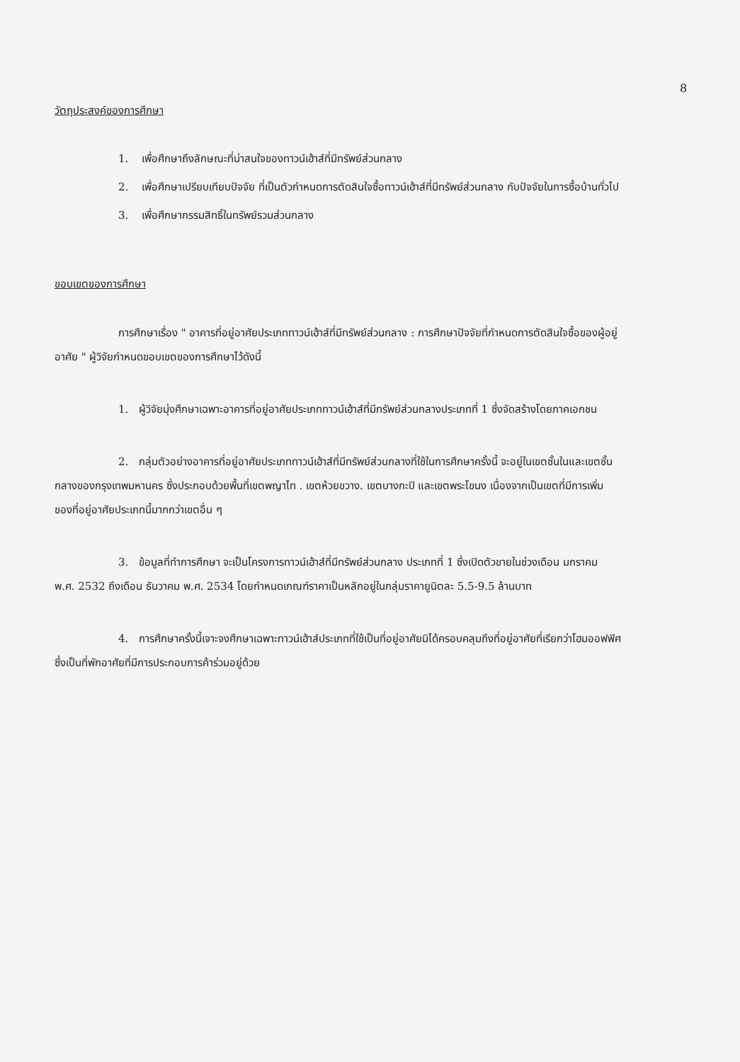8
วัตถุประสงค์ของการศึกษา
1. เพื่อศึกษาถึงลักษณะที่น่าสนใจของทาวน์เฮ้าส์ที่มีทรัพย์ส่วนกลาง
2. เพื่อศึกษาเปรียบเทียบปัจจัย ที่เป็นตัวกำหนดการตัดสินใจซื้อทาวน์เฮ้าส์ที่มีทรัพย์ส่วนกลาง กับปัจจัยในการซื้อบ้านทั่วไป
3. เพื่อศึกษากรรมสิทธิ์ในทรัพย์รวมส่วนกลาง
ขอบเขตของการศึกษา
การศึกษาเรื่อง " อาคารที่อยู่อาศัยประเภททาวน์เฮ้าส์ที่มีทรัพย์ส่วนกลาง : การศึกษาปัจจัยที่กำหนดการตัดสินใจซื้อของผู้อยู่อาศัย " ผู้วิจัยกำหนดขอบเขตของการศึกษาไว้ดังนี้
1. ผู้วิจัยมุ่งศึกษาเฉพาะอาคารที่อยู่อาศัยประเภททาวน์เฮ้าส์ที่มีทรัพย์ส่วนกลางประเภทที่ 1 ซึ่งจัดสร้างโดยภาคเอกชน
2. กลุ่มตัวอย่างอาคารที่อยู่อาศัยประเภททาวน์เฮ้าส์ที่มีทรัพย์ส่วนกลางที่ใช้ในการศึกษาครั้งนี้ จะอยู่ในเขตชั้นในและเขตชั้นกลางของกรุงเทพมหานคร ซึ่งประกอบด้วยพื้นที่เขตพญาไท . เขตห้วยขวาง. เขตบางกะปิ และเขตพระโขนง เนื่องจากเป็นเขตที่มีการเพิ่มของที่อยู่อาศัยประเภทนี้มากกว่าเขตอื่น ๆ
3. ข้อมูลที่ทำการศึกษา จะเป็นโครงการทาวน์เฮ้าส์ที่มีทรัพย์ส่วนกลาง ประเภทที่ 1 ซึ่งเปิดตัวขายในช่วงเดือน มกราคม พ.ศ. 2532 ถึงเดือน ธันวาคม พ.ศ. 2534 โดยกำหนดเกณฑ์ราคาเป็นหลักอยู่ในกลุ่มราคายูนิตละ 5.5-9.5 ล้านบาท
4. การศึกษาครั้งนี้เจาะจงศึกษาเฉพาะทาวน์เฮ้าส์ประเภทที่ใช้เป็นที่อยู่อาศัยมิได้ครอบคลุมถึงที่อยู่อาศัยที่เรียกว่าโฮมออฟฟิศ ซึ่งเป็นที่พักอาศัยที่มีการประกอบการค้าร่วมอยู่ด้วย